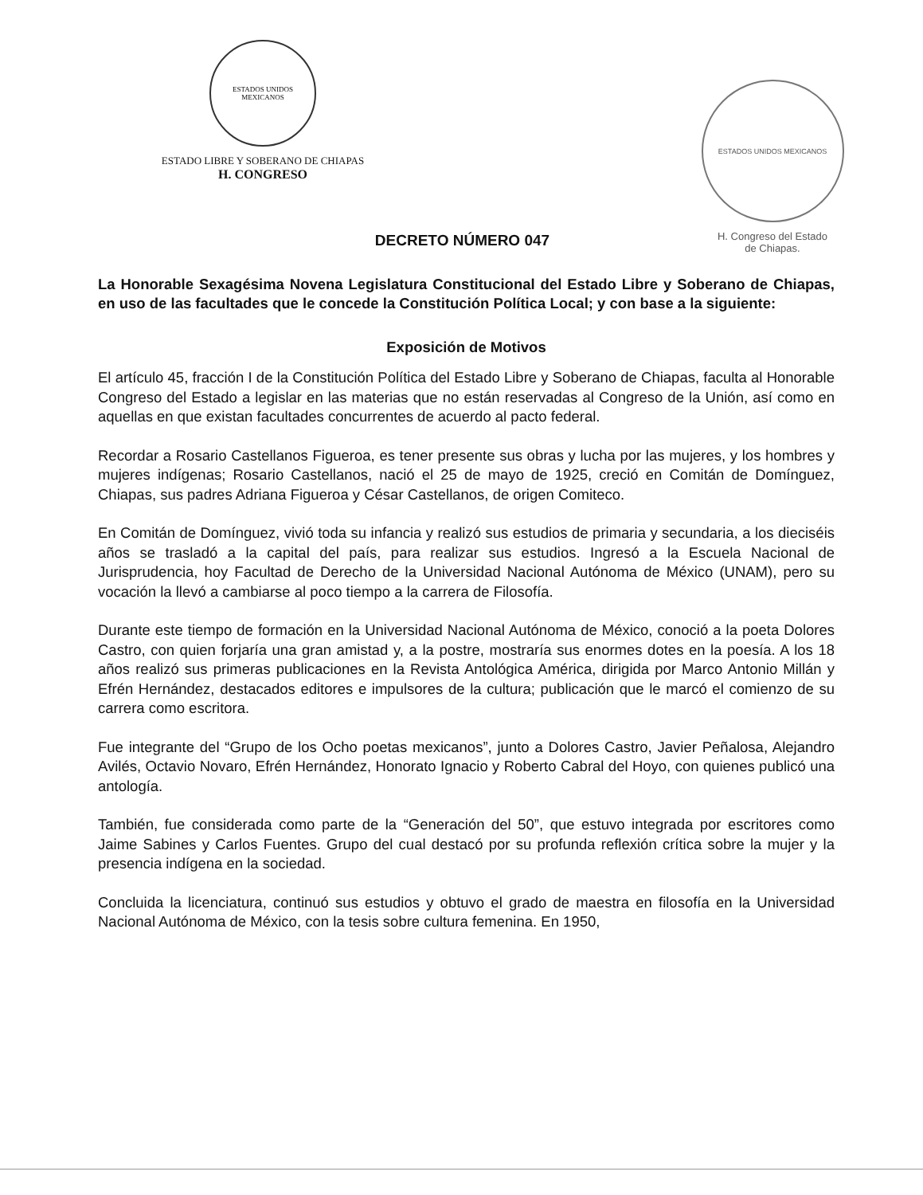ESTADOS UNIDOS MEXICANOS
ESTADO LIBRE Y SOBERANO DE CHIAPAS
H. CONGRESO
ESTADOS UNIDOS MEXICANOS
H. Congreso del Estado
de Chiapas.
DECRETO NÚMERO 047
La Honorable Sexagésima Novena Legislatura Constitucional del Estado Libre y Soberano de Chiapas, en uso de las facultades que le concede la Constitución Política Local; y con base a la siguiente:
Exposición de Motivos
El artículo 45, fracción I de la Constitución Política del Estado Libre y Soberano de Chiapas, faculta al Honorable Congreso del Estado a legislar en las materias que no están reservadas al Congreso de la Unión, así como en aquellas en que existan facultades concurrentes de acuerdo al pacto federal.
Recordar a Rosario Castellanos Figueroa, es tener presente sus obras y lucha por las mujeres, y los hombres y mujeres indígenas; Rosario Castellanos, nació el 25 de mayo de 1925, creció en Comitán de Domínguez, Chiapas, sus padres Adriana Figueroa y César Castellanos, de origen Comiteco.
En Comitán de Domínguez, vivió toda su infancia y realizó sus estudios de primaria y secundaria, a los dieciséis años se trasladó a la capital del país, para realizar sus estudios. Ingresó a la Escuela Nacional de Jurisprudencia, hoy Facultad de Derecho de la Universidad Nacional Autónoma de México (UNAM), pero su vocación la llevó a cambiarse al poco tiempo a la carrera de Filosofía.
Durante este tiempo de formación en la Universidad Nacional Autónoma de México, conoció a la poeta Dolores Castro, con quien forjaría una gran amistad y, a la postre, mostraría sus enormes dotes en la poesía. A los 18 años realizó sus primeras publicaciones en la Revista Antológica América, dirigida por Marco Antonio Millán y Efrén Hernández, destacados editores e impulsores de la cultura; publicación que le marcó el comienzo de su carrera como escritora.
Fue integrante del “Grupo de los Ocho poetas mexicanos”, junto a Dolores Castro, Javier Peñalosa, Alejandro Avilés, Octavio Novaro, Efrén Hernández, Honorato Ignacio y Roberto Cabral del Hoyo, con quienes publicó una antología.
También, fue considerada como parte de la “Generación del 50”, que estuvo integrada por escritores como Jaime Sabines y Carlos Fuentes. Grupo del cual destacó por su profunda reflexión crítica sobre la mujer y la presencia indígena en la sociedad.
Concluida la licenciatura, continuó sus estudios y obtuvo el grado de maestra en filosofía en la Universidad Nacional Autónoma de México, con la tesis sobre cultura femenina. En 1950,